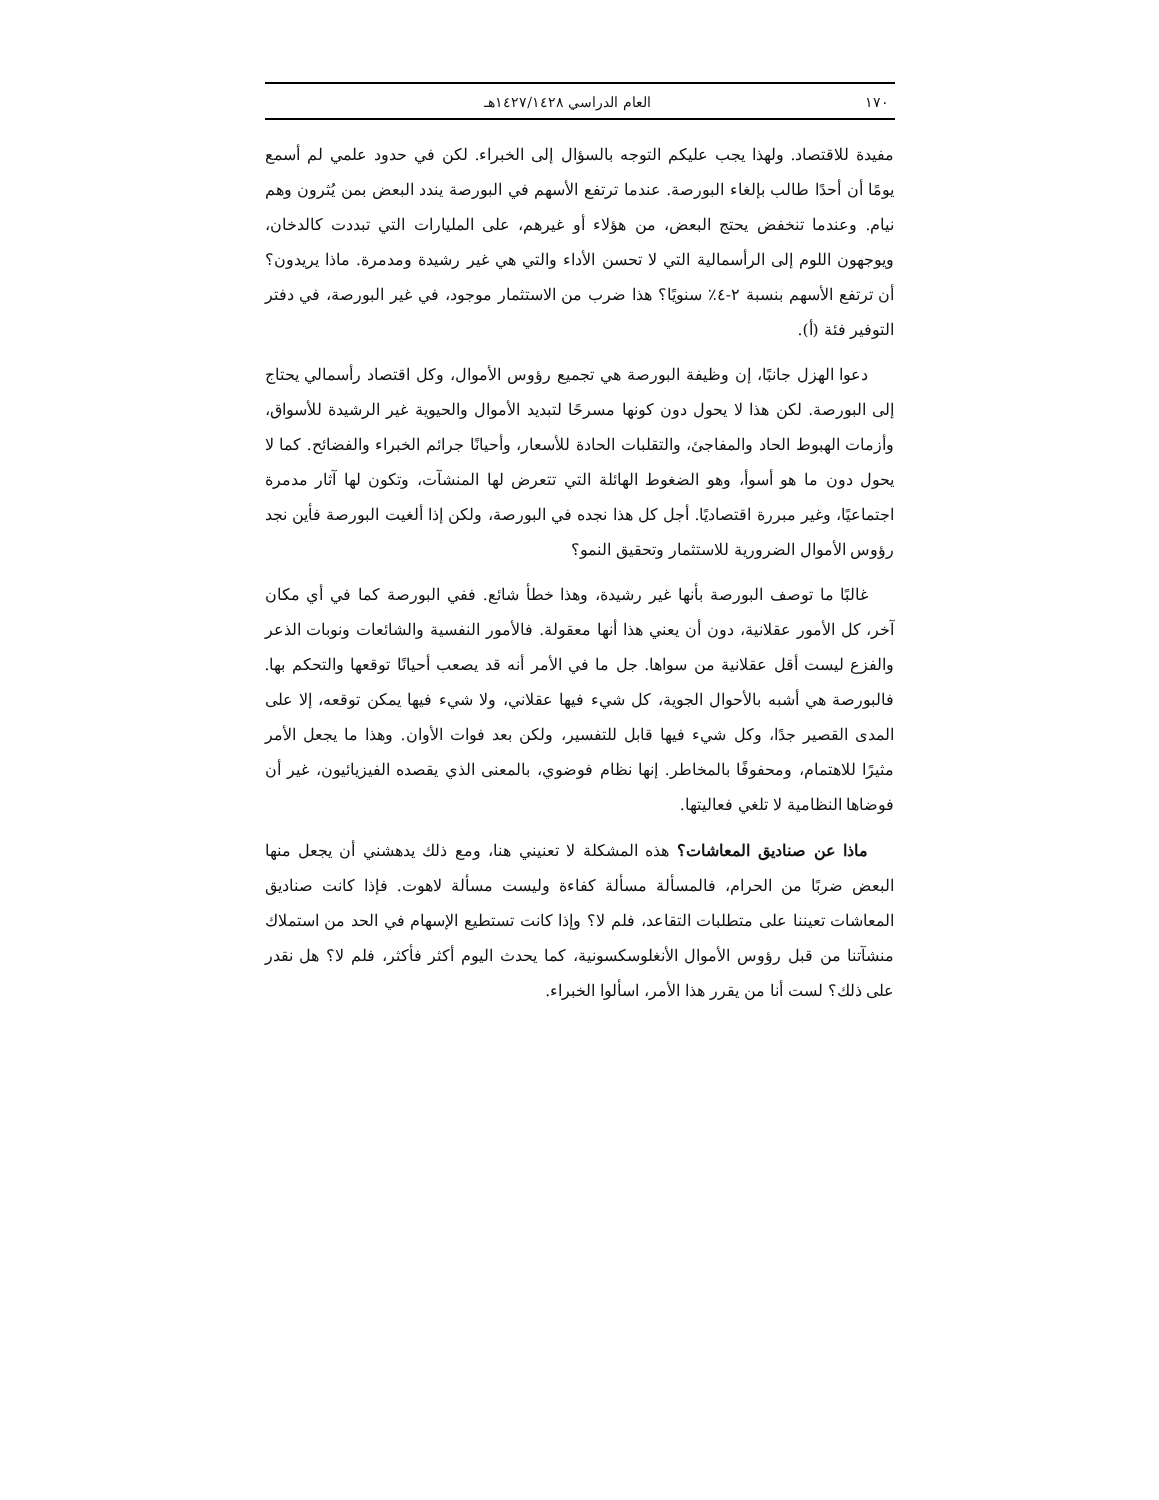١٧٠ العام الدراسي ١٤٢٧/١٤٢٨هـ
مفيدة للاقتصاد. ولهذا يجب عليكم التوجه بالسؤال إلى الخبراء. لكن في حدود علمي لم أسمع يومًا أن أحدًا طالب بإلغاء البورصة. عندما ترتفع الأسهم في البورصة يندد البعض بمن يُثرون وهم نيام. وعندما تنخفض يحتج البعض، من هؤلاء أو غيرهم، على المليارات التي تبددت كالدخان، ويوجهون اللوم إلى الرأسمالية التي لا تحسن الأداء والتي هي غير رشيدة ومدمرة. ماذا يريدون؟ أن ترتفع الأسهم بنسبة ٢-٤٪ سنويًا؟ هذا ضرب من الاستثمار موجود، في غير البورصة، في دفتر التوفير فئة (أ).
دعوا الهزل جانبًا، إن وظيفة البورصة هي تجميع رؤوس الأموال، وكل اقتصاد رأسمالي يحتاج إلى البورصة. لكن هذا لا يحول دون كونها مسرحًا لتبديد الأموال والحيوية غير الرشيدة للأسواق، وأزمات الهبوط الحاد والمفاجئ، والتقلبات الحادة للأسعار، وأحيانًا جرائم الخبراء والفضائح. كما لا يحول دون ما هو أسوأ، وهو الضغوط الهائلة التي تتعرض لها المنشآت، وتكون لها آثار مدمرة اجتماعيًا، وغير مبررة اقتصاديًا. أجل كل هذا نجده في البورصة، ولكن إذا ألغيت البورصة فأين نجد رؤوس الأموال الضرورية للاستثمار وتحقيق النمو؟
غالبًا ما توصف البورصة بأنها غير رشيدة، وهذا خطأ شائع. ففي البورصة كما في أي مكان آخر، كل الأمور عقلانية، دون أن يعني هذا أنها معقولة. فالأمور النفسية والشائعات ونوبات الذعر والفزع ليست أقل عقلانية من سواها. جل ما في الأمر أنه قد يصعب أحيانًا توقعها والتحكم بها. فالبورصة هي أشبه بالأحوال الجوية، كل شيء فيها عقلاني، ولا شيء فيها يمكن توقعه، إلا على المدى القصير جدًا، وكل شيء فيها قابل للتفسير، ولكن بعد فوات الأوان. وهذا ما يجعل الأمر مثيرًا للاهتمام، ومحفوفًا بالمخاطر. إنها نظام فوضوي، بالمعنى الذي يقصده الفيزيائيون، غير أن فوضاها النظامية لا تلغي فعاليتها.
ماذا عن صناديق المعاشات؟ هذه المشكلة لا تعنيني هنا، ومع ذلك يدهشني أن يجعل منها البعض ضربًا من الحرام، فالمسألة مسألة كفاءة وليست مسألة لاهوت. فإذا كانت صناديق المعاشات تعيننا على متطلبات التقاعد، فلم لا؟ وإذا كانت تستطيع الإسهام في الحد من استملاك منشآتنا من قبل رؤوس الأموال الأنغلوسكسونية، كما يحدث اليوم أكثر فأكثر، فلم لا؟ هل نقدر على ذلك؟ لست أنا من يقرر هذا الأمر، اسألوا الخبراء.